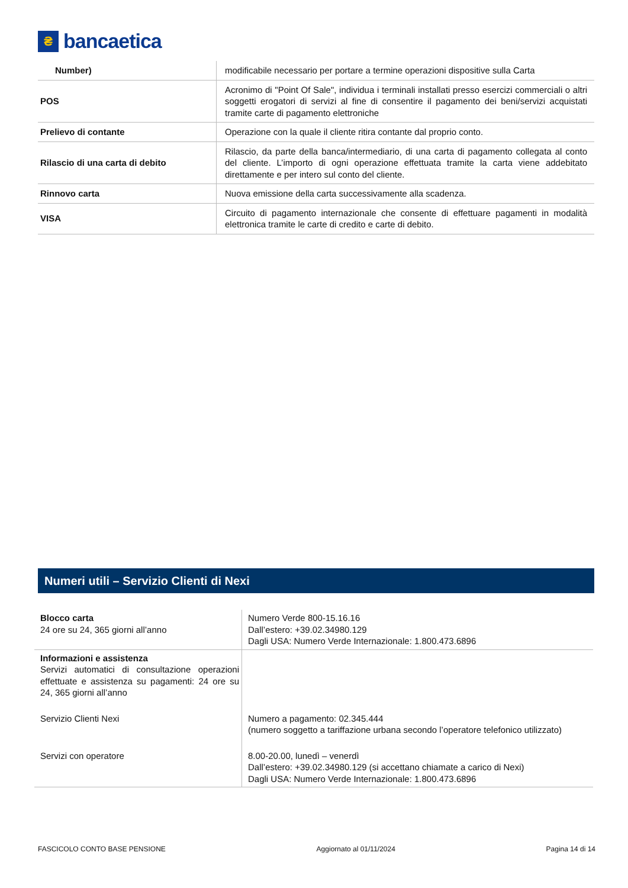₴
bancaetica
| Number) | modificabile necessario per portare a termine operazioni dispositive sulla Carta |
| POS | Acronimo di "Point Of Sale", individua i terminali installati presso esercizi commerciali o altri soggetti erogatori di servizi al fine di consentire il pagamento dei beni/servizi acquistati tramite carte di pagamento elettroniche |
| Prelievo di contante | Operazione con la quale il cliente ritira contante dal proprio conto. |
| Rilascio di una carta di debito | Rilascio, da parte della banca/intermediario, di una carta di pagamento collegata al conto del cliente. L’importo di ogni operazione effettuata tramite la carta viene addebitato direttamente e per intero sul conto del cliente. |
| Rinnovo carta | Nuova emissione della carta successivamente alla scadenza. |
| VISA | Circuito di pagamento internazionale che consente di effettuare pagamenti in modalità elettronica tramite le carte di credito e carte di debito. |
Numeri utili – Servizio Clienti di Nexi
| Blocco carta 24 ore su 24, 365 giorni all’anno | Numero Verde 800-15.16.16 Dall’estero: +39.02.34980.129 Dagli USA: Numero Verde Internazionale: 1.800.473.6896 |
| Informazioni e assistenza Servizi automatici di consultazione operazioni effettuate e assistenza su pagamenti: 24 ore su 24, 365 giorni all’anno | |
| Servizio Clienti Nexi | Numero a pagamento: 02.345.444 (numero soggetto a tariffazione urbana secondo l’operatore telefonico utilizzato) |
| Servizi con operatore | 8.00-20.00, lunedì – venerdì Dall’estero: +39.02.34980.129 (si accettano chiamate a carico di Nexi) Dagli USA: Numero Verde Internazionale: 1.800.473.6896 |
FASCICOLO CONTO BASE PENSIONE Aggiornato al 01/11/2024 Pagina 14 di 14